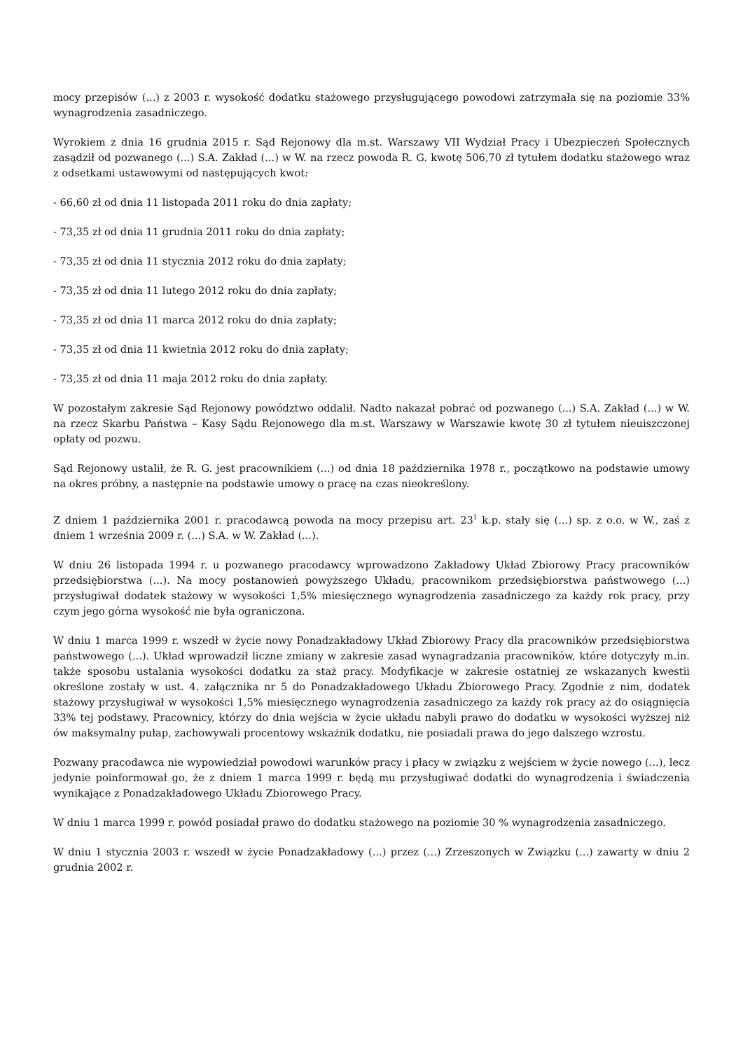mocy przepisów (...) z 2003 r. wysokość dodatku stażowego przysługującego powodowi zatrzymała się na poziomie 33% wynagrodzenia zasadniczego.
Wyrokiem z dnia 16 grudnia 2015 r. Sąd Rejonowy dla m.st. Warszawy VII Wydział Pracy i Ubezpieczeń Społecznych zasądził od pozwanego (...) S.A. Zakład (...) w W. na rzecz powoda R. G. kwotę 506,70 zł tytułem dodatku stażowego wraz z odsetkami ustawowymi od następujących kwot:
- 66,60 zł od dnia 11 listopada 2011 roku do dnia zapłaty;
- 73,35 zł od dnia 11 grudnia 2011 roku do dnia zapłaty;
- 73,35 zł od dnia 11 stycznia 2012 roku do dnia zapłaty;
- 73,35 zł od dnia 11 lutego 2012 roku do dnia zapłaty;
- 73,35 zł od dnia 11 marca 2012 roku do dnia zapłaty;
- 73,35 zł od dnia 11 kwietnia 2012 roku do dnia zapłaty;
- 73,35 zł od dnia 11 maja 2012 roku do dnia zapłaty.
W pozostałym zakresie Sąd Rejonowy powództwo oddalił. Nadto nakazał pobrać od pozwanego (...) S.A. Zakład (...) w W. na rzecz Skarbu Państwa – Kasy Sądu Rejonowego dla m.st. Warszawy w Warszawie kwotę 30 zł tytułem nieuiszczonej opłaty od pozwu.
Sąd Rejonowy ustalił, że R. G. jest pracownikiem (...) od dnia 18 października 1978 r., początkowo na podstawie umowy na okres próbny, a następnie na podstawie umowy o pracę na czas nieokreślony.
Z dniem 1 października 2001 r. pracodawcą powoda na mocy przepisu art. 23<sup>1</sup> k.p. stały się (...) sp. z o.o. w W., zaś z dniem 1 września 2009 r. (...) S.A. w W. Zakład (...).
W dniu 26 listopada 1994 r. u pozwanego pracodawcy wprowadzono Zakładowy Układ Zbiorowy Pracy pracowników przedsiębiorstwa (...). Na mocy postanowień powyższego Układu, pracownikom przedsiębiorstwa państwowego (...) przysługiwał dodatek stażowy w wysokości 1,5% miesięcznego wynagrodzenia zasadniczego za każdy rok pracy, przy czym jego górna wysokość nie była ograniczona.
W dniu 1 marca 1999 r. wszedł w życie nowy Ponadzakładowy Układ Zbiorowy Pracy dla pracowników przedsiębiorstwa państwowego (...). Układ wprowadził liczne zmiany w zakresie zasad wynagradzania pracowników, które dotyczyły m.in. także sposobu ustalania wysokości dodatku za staż pracy. Modyfikacje w zakresie ostatniej ze wskazanych kwestii określone zostały w ust. 4. załącznika nr 5 do Ponadzakładowego Układu Zbiorowego Pracy. Zgodnie z nim, dodatek stażowy przysługiwał w wysokości 1,5% miesięcznego wynagrodzenia zasadniczego za każdy rok pracy aż do osiągnięcia 33% tej podstawy. Pracownicy, którzy do dnia wejścia w życie układu nabyli prawo do dodatku w wysokości wyższej niż ów maksymalny pułap, zachowywali procentowy wskaźnik dodatku, nie posiadali prawa do jego dalszego wzrostu.
Pozwany pracodawca nie wypowiedział powodowi warunków pracy i płacy w związku z wejściem w życie nowego (...), lecz jedynie poinformował go, że z dniem 1 marca 1999 r. będą mu przysługiwać dodatki do wynagrodzenia i świadczenia wynikające z Ponadzakładowego Układu Zbiorowego Pracy.
W dniu 1 marca 1999 r. powód posiadał prawo do dodatku stażowego na poziomie 30 % wynagrodzenia zasadniczego.
W dniu 1 stycznia 2003 r. wszedł w życie Ponadzakładowy (...) przez (...) Zrzeszonych w Związku (...) zawarty w dniu 2 grudnia 2002 r.